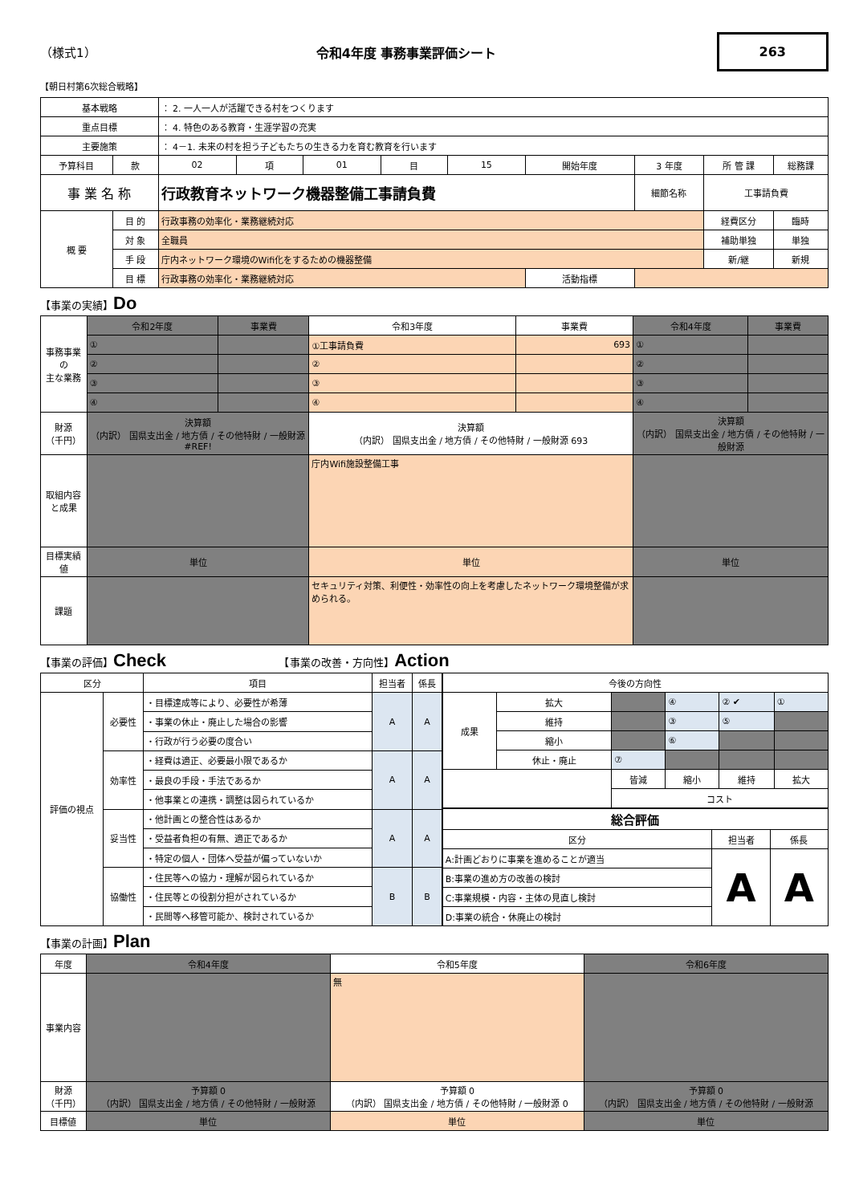（様式1） 令和4年度 事務事業評価シート 263
【朝日村第6次総合戦略】
| 基本戦略 | | ： 2. 一人一人が活躍できる村をつくります | | | | | | | | |
| 重点目標 | | ： 4. 特色のある教育・生涯学習の充実 | | | | | | | | |
| 主要施策 | | ： 4－1. 未来の村を担う子どもたちの生きる力を育む教育を行います | | | | | | | | |
| 予算科目 | 款 | 02 | 項 | 01 | 目 | 15 | 開始年度 | 3 年度 | 所 管 課 | 総務課 |
| 事 業 名 称 | | 行政教育ネットワーク機器整備工事請負費 | | | | | | 細節名称 | 工事請負費 | |
| 概 要 | 目 的 | 行政事務の効率化・業務継続対応 | | | | | | | 経費区分 | 臨時 |
| | 対 象 | 全職員 | | | | | | | 補助単独 | 単独 |
| | 手 段 | 庁内ネットワーク環境のWifi化をするための機器整備 | | | | | | | 新/継 | 新規 |
| | 目 標 | 行政事務の効率化・業務継続対応 | | | | | 活動指標 | | | |
【事業の実績】Do
| 事務事業の 主な業務 | 令和2年度 | 事業費 | 令和3年度 | 事業費 | 令和4年度 | 事業費 |
| | ① | | ①工事請負費 | 693 | ① | |
| | ② | | ② | | ② | |
| | ③ | | ③ | | ③ | |
| | ④ | | ④ | | ④ | |
| 財源 （千円） | 決算額 （内訳） 国県支出金 / 地方債 / その他特財 / 一般財源 #REF! | | 決算額 （内訳） 国県支出金 / 地方債 / その他特財 / 一般財源 693 | | 決算額 （内訳） 国県支出金 / 地方債 / その他特財 / 一般財源 | |
| 取組内容 と成果 | | | 庁内Wifi施設整備工事 | | | |
| 目標実績値 | 単位 | | 単位 | | 単位 | |
| 課題 | | | セキュリティ対策、利便性・効率性の向上を考慮したネットワーク環境整備が求められる。 | | | |
【事業の評価】Check 　　　　　　　　　　　【事業の改善・方向性】Action
| 区分 | | 項目 | 担当者 | 係長 |
| 評価の視点 | 必要性 | ・目標達成等により、必要性が希薄 | A | A |
| | | ・事業の休止・廃止した場合の影響 | | |
| | | ・行政が行う必要の度合い | | |
| | 効率性 | ・経費は適正、必要最小限であるか | A | A |
| | | ・最良の手段・手法であるか | | |
| | | ・他事業との連携・調整は図られているか | | |
| | 妥当性 | ・他計画との整合性はあるか | A | A |
| | | ・受益者負担の有無、適正であるか | | |
| | | ・特定の個人・団体へ受益が偏っていないか | | |
| | 協働性 | ・住民等への協力・理解が図られているか | B | B |
| | | ・住民等との役割分担がされているか | | |
| | | ・民間等へ移管可能か、検討されているか | | |
| 今後の方向性 | | | | | |
| 成果 | 拡大 | | ④ | ② ✔ | ① |
| | 維持 | | ③ | ⑤ | |
| | 縮小 | | ⑥ | | |
| | 休止・廃止 | ⑦ | | | |
| | | 皆減 | 縮小 | 維持 | 拡大 |
| | | コスト | | | |
| 総合評価 | | |
| 区分 | 担当者 | 係長 |
| A:計画どおりに事業を進めることが適当 | A | A |
| B:事業の進め方の改善の検討 | | |
| C:事業規模・内容・主体の見直し検討 | | |
| D:事業の統合・休廃止の検討 | | |
【事業の計画】Plan
| 年度 | 令和4年度 | 令和5年度 | 令和6年度 |
| 事業内容 | | 無 | |
| 財源 （千円） | 予算額 0 （内訳） 国県支出金 / 地方債 / その他特財 / 一般財源 | 予算額 0 （内訳） 国県支出金 / 地方債 / その他特財 / 一般財源 0 | 予算額 0 （内訳） 国県支出金 / 地方債 / その他特財 / 一般財源 |
| 目標値 | 単位 | 単位 | 単位 |